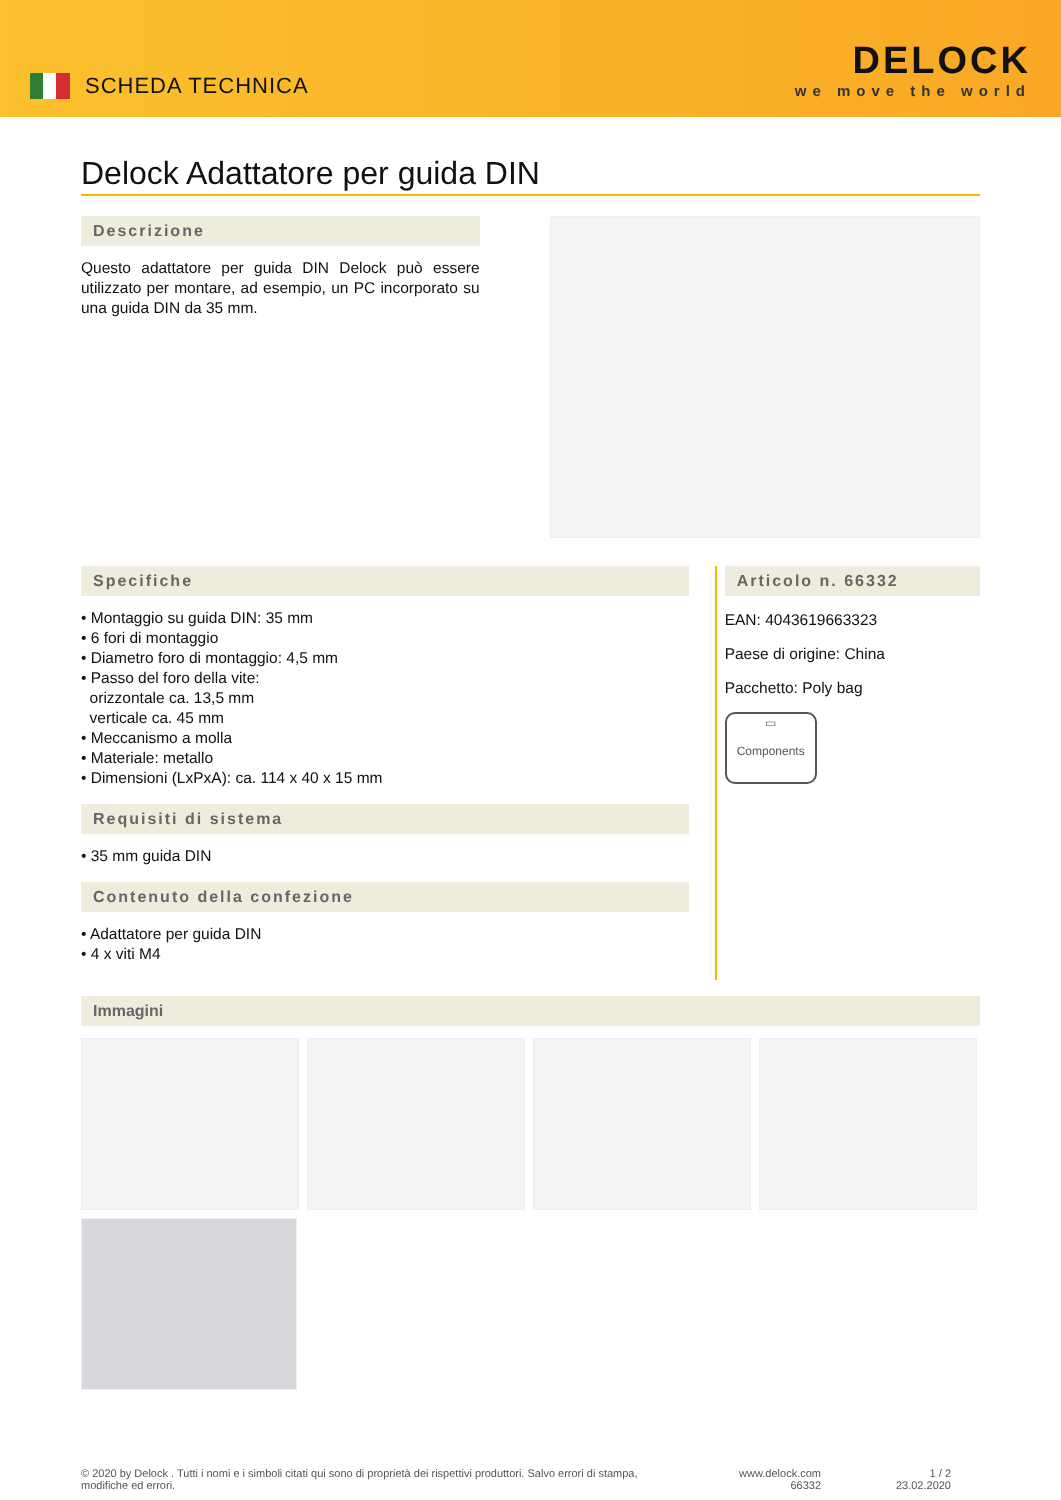SCHEDA TECHNICA
DELOCK
we move the world
Delock Adattatore per guida DIN
Descrizione
Questo adattatore per guida DIN Delock può essere utilizzato per montare, ad esempio, un PC incorporato su una guida DIN da 35 mm.
Specifiche
• Montaggio su guida DIN: 35 mm
• 6 fori di montaggio
• Diametro foro di montaggio: 4,5 mm
• Passo del foro della vite:
orizzontale ca. 13,5 mm
verticale ca. 45 mm
• Meccanismo a molla
• Materiale: metallo
• Dimensioni (LxPxA): ca. 114 x 40 x 15 mm
Requisiti di sistema
• 35 mm guida DIN
Contenuto della confezione
• Adattatore per guida DIN
• 4 x viti M4
Articolo n. 66332
EAN: 4043619663323
Paese di origine: China
Pacchetto: Poly bag
▭
Components
Immagini
© 2020 by Delock . Tutti i nomi e i simboli citati qui sono di proprietà dei rispettivi produttori. Salvo errori di stampa, modifiche ed errori.
www.delock.com
66332
1 / 2
23.02.2020